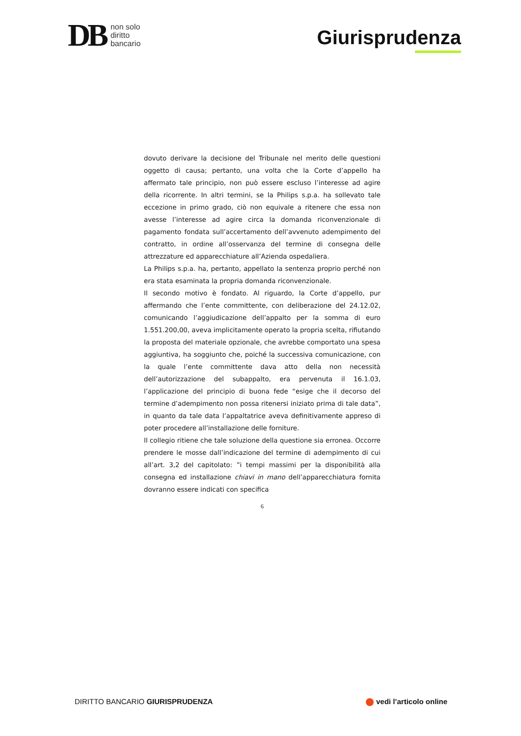DB
non solo
diritto
bancario
Giurisprudenza
dovuto derivare la decisione del Tribunale nel merito delle questioni oggetto di causa; pertanto, una volta che la Corte d’appello ha affermato tale principio, non può essere escluso l’interesse ad agire della ricorrente. In altri termini, se la Philips s.p.a. ha sollevato tale eccezione in primo grado, ciò non equivale a ritenere che essa non avesse l’interesse ad agire circa la domanda riconvenzionale di pagamento fondata sull’accertamento dell’avvenuto adempimento del contratto, in ordine all’osservanza del termine di consegna delle attrezzature ed apparecchiature all’Azienda ospedaliera.
La Philips s.p.a. ha, pertanto, appellato la sentenza proprio perché non era stata esaminata la propria domanda riconvenzionale.
Il secondo motivo è fondato. Al riguardo, la Corte d’appello, pur affermando che l’ente committente, con deliberazione del 24.12.02, comunicando l’aggiudicazione dell’appalto per la somma di euro 1.551.200,00, aveva implicitamente operato la propria scelta, rifiutando la proposta del materiale opzionale, che avrebbe comportato una spesa aggiuntiva, ha soggiunto che, poiché la successiva comunicazione, con la quale l’ente committente dava atto della non necessità dell’autorizzazione del subappalto, era pervenuta il 16.1.03, l’applicazione del principio di buona fede “esige che il decorso del termine d’adempimento non possa ritenersi iniziato prima di tale data”, in quanto da tale data l’appaltatrice aveva definitivamente appreso di poter procedere all’installazione delle forniture.
Il collegio ritiene che tale soluzione della questione sia erronea. Occorre prendere le mosse dall’indicazione del termine di adempimento di cui all’art. 3,2 del capitolato: ”i tempi massimi per la disponibilità alla consegna ed installazione chiavi in mano dell’apparecchiatura fornita dovranno essere indicati con specifica
6
DIRITTO BANCARIO GIURISPRUDENZA
vedi l’articolo online